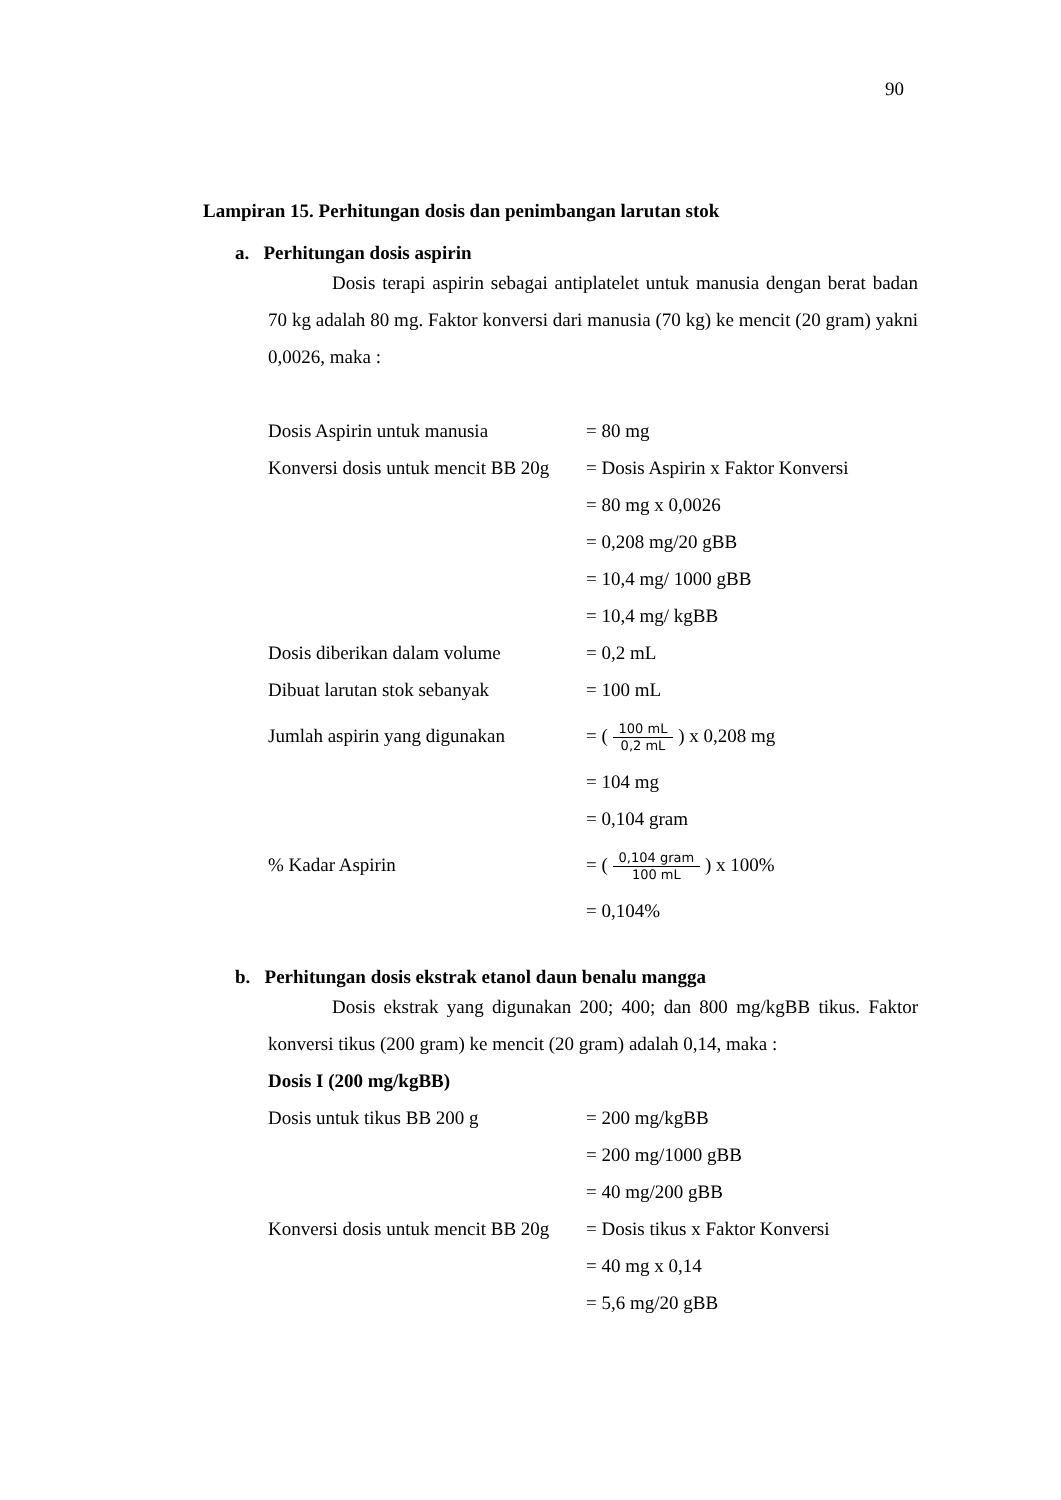90
Lampiran 15. Perhitungan dosis dan penimbangan larutan stok
a. Perhitungan dosis aspirin
Dosis terapi aspirin sebagai antiplatelet untuk manusia dengan berat badan 70 kg adalah 80 mg. Faktor konversi dari manusia (70 kg) ke mencit (20 gram) yakni 0,0026, maka :
| Dosis Aspirin untuk manusia | = 80 mg |
| Konversi dosis untuk mencit BB 20g | = Dosis Aspirin x Faktor Konversi |
| | = 80 mg x 0,0026 |
| | = 0,208 mg/20 gBB |
| | = 10,4 mg/ 1000 gBB |
| | = 10,4 mg/ kgBB |
| Dosis diberikan dalam volume | = 0,2 mL |
| Dibuat larutan stok sebanyak | = 100 mL |
| Jumlah aspirin yang digunakan | = ( 100 mL 0,2 mL ) x 0,208 mg |
| | = 104 mg |
| | = 0,104 gram |
| % Kadar Aspirin | = ( 0,104 gram 100 mL ) x 100% |
| | = 0,104% |
b. Perhitungan dosis ekstrak etanol daun benalu mangga
Dosis ekstrak yang digunakan 200; 400; dan 800 mg/kgBB tikus. Faktor konversi tikus (200 gram) ke mencit (20 gram) adalah 0,14, maka :
Dosis I (200 mg/kgBB)
| Dosis untuk tikus BB 200 g | = 200 mg/kgBB |
| | = 200 mg/1000 gBB |
| | = 40 mg/200 gBB |
| Konversi dosis untuk mencit BB 20g | = Dosis tikus x Faktor Konversi |
| | = 40 mg x 0,14 |
| | = 5,6 mg/20 gBB |